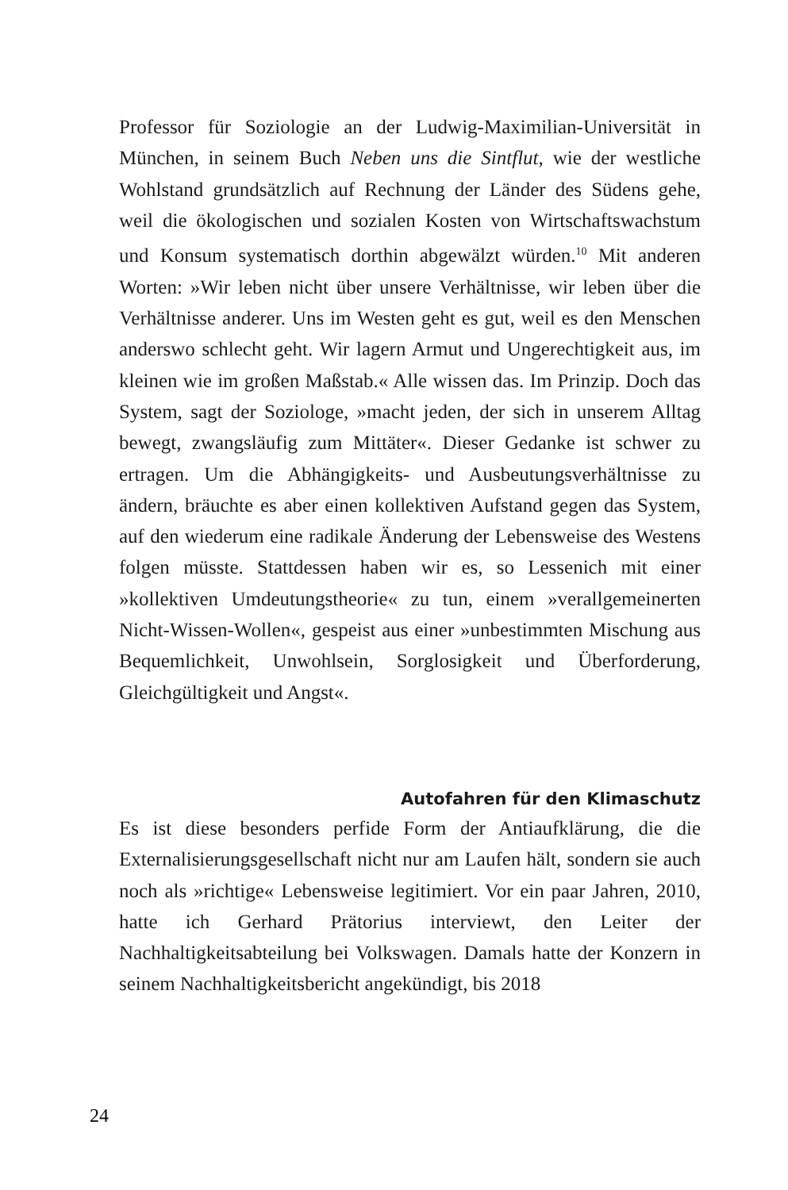Professor für Soziologie an der Ludwig-Maximilian-Universität in München, in seinem Buch Neben uns die Sintflut, wie der westliche Wohlstand grundsätzlich auf Rechnung der Länder des Südens gehe, weil die ökologischen und sozialen Kosten von Wirtschaftswachstum und Konsum systematisch dorthin abgewälzt würden.<sup>10</sup> Mit anderen Worten: »Wir leben nicht über unsere Verhältnisse, wir leben über die Verhältnisse anderer. Uns im Westen geht es gut, weil es den Menschen anderswo schlecht geht. Wir lagern Armut und Ungerechtigkeit aus, im kleinen wie im großen Maßstab.« Alle wissen das. Im Prinzip. Doch das System, sagt der Soziologe, »macht jeden, der sich in unserem Alltag bewegt, zwangsläufig zum Mittäter«. Dieser Gedanke ist schwer zu ertragen. Um die Abhängigkeits- und Ausbeutungsverhältnisse zu ändern, bräuchte es aber einen kollektiven Aufstand gegen das System, auf den wiederum eine radikale Änderung der Lebensweise des Westens folgen müsste. Stattdessen haben wir es, so Lessenich mit einer »kollektiven Umdeutungstheorie« zu tun, einem »verallgemeinerten Nicht-Wissen-Wollen«, gespeist aus einer »unbestimmten Mischung aus Bequemlichkeit, Unwohlsein, Sorglosigkeit und Überforderung, Gleichgültigkeit und Angst«.
Autofahren für den Klimaschutz
Es ist diese besonders perfide Form der Antiaufklärung, die die Externalisierungsgesellschaft nicht nur am Laufen hält, sondern sie auch noch als »richtige« Lebensweise legitimiert. Vor ein paar Jahren, 2010, hatte ich Gerhard Prätorius interviewt, den Leiter der Nachhaltigkeitsabteilung bei Volkswagen. Damals hatte der Konzern in seinem Nachhaltigkeitsbericht angekündigt, bis 2018
24